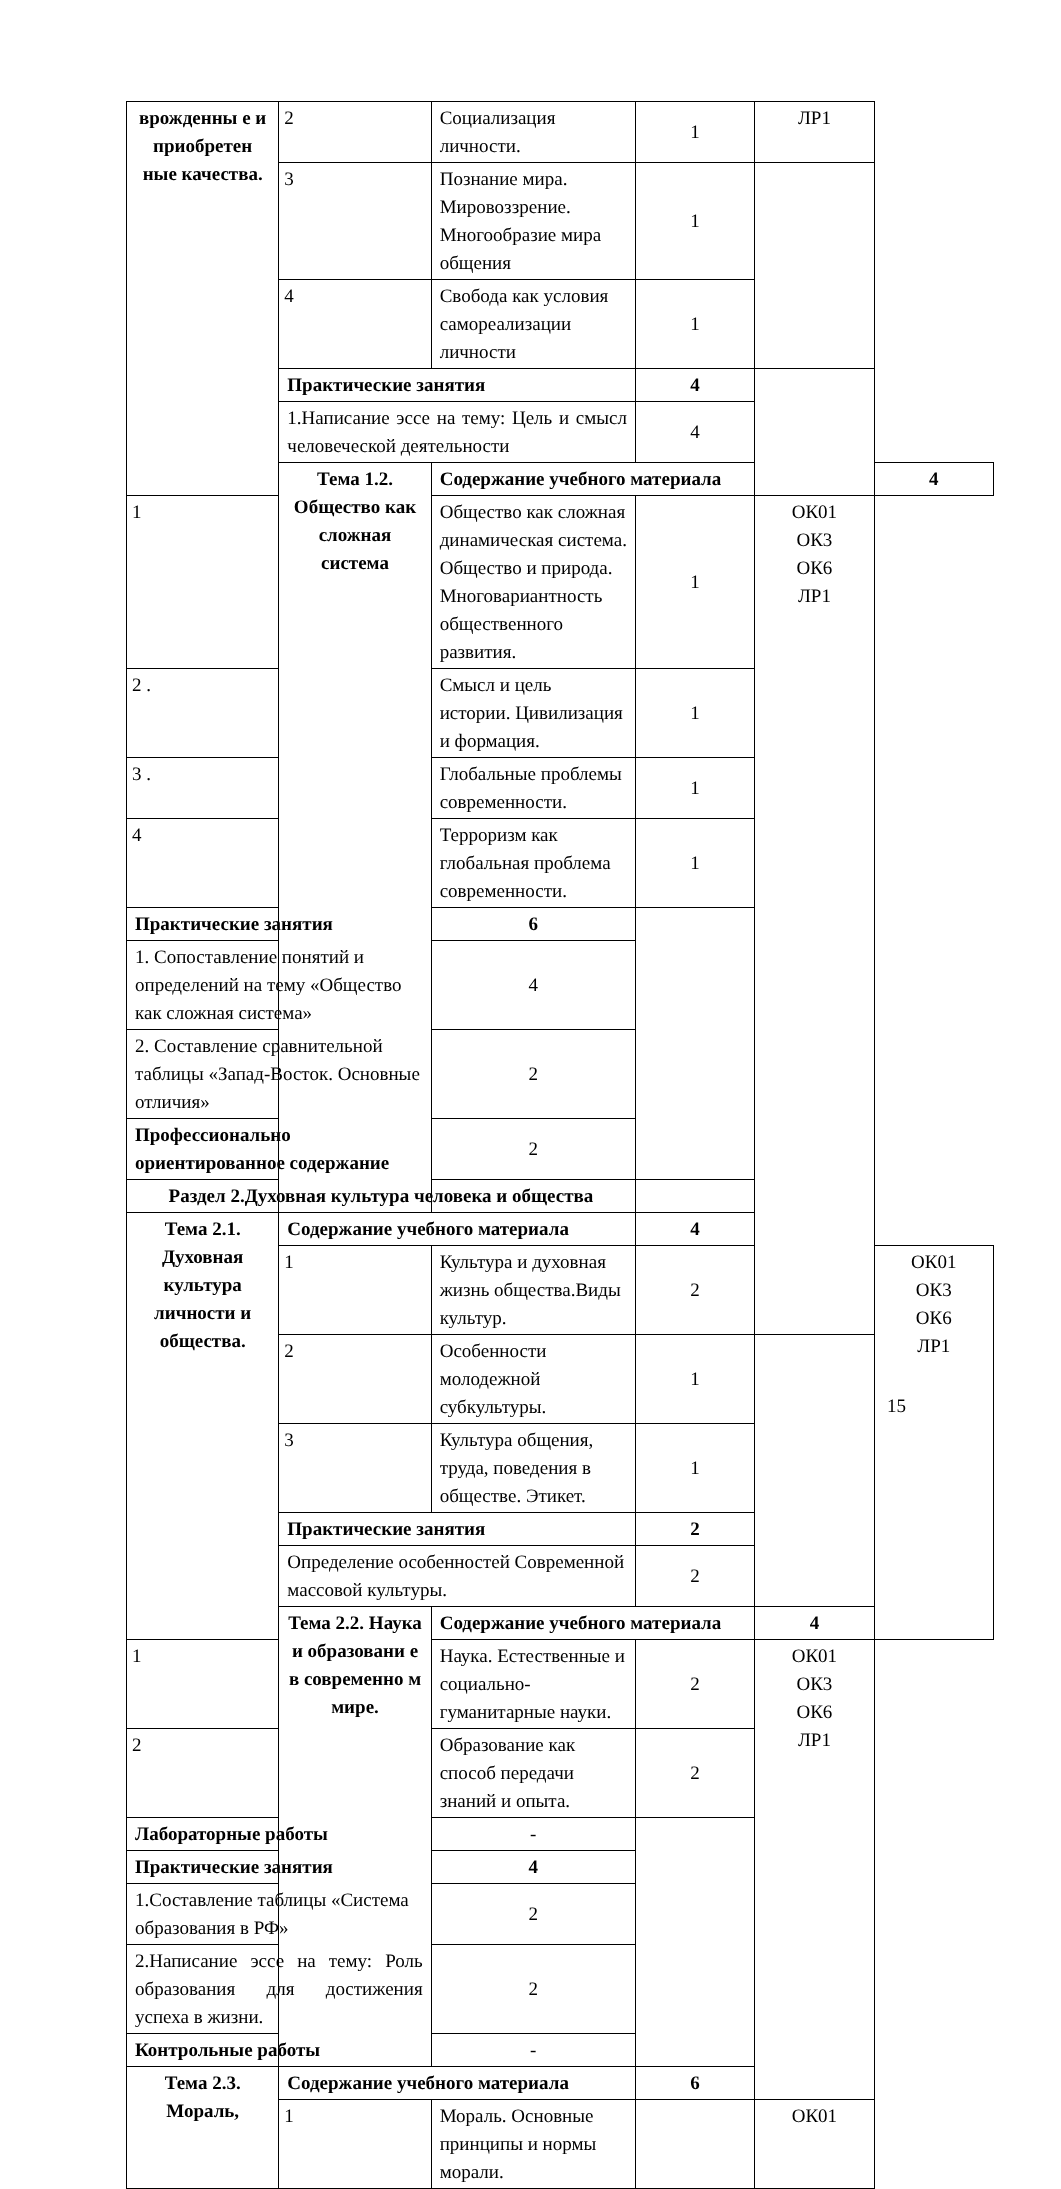| врожденны е и приобретен ные качества. | 2 | Социализация личности. | 1 | ЛР1 | |
| | 3 | Познание мира. Мировоззрение. Многообразие мира общения | 1 | | |
| | 4 | Свобода как условия самореализации личности | 1 | | |
| | Практические занятия | | 4 | | |
| | 1.Написание эссе на тему: Цель и смысл человеческой деятельности | | 4 | | |
| | Тема 1.2. Общество как сложная система | Содержание учебного материала | | | 4 |
| 1 | | Общество как сложная динамическая система. Общество и природа. Многовариантность общественного развития. | 1 | ОК01 ОК3 ОК6 ЛР1 | |
| 2 . | | Смысл и цель истории. Цивилизация и формация. | 1 | | |
| 3 . | | Глобальные проблемы современности. | 1 | | |
| 4 | | Терроризм как глобальная проблема современности. | 1 | | |
| Практические занятия | | 6 | | | |
| 1. Сопоставление понятий и определений на тему «Общество как сложная система» | | 4 | | | |
| 2. Составление сравнительной таблицы «Запад-Восток. Основные отличия» | | 2 | | | |
| Профессионально ориентированное содержание | | 2 | | | |
| Раздел 2.Духовная культура человека и общества | | | | | |
| Тема 2.1. Духовная культура личности и общества. | Содержание учебного материала | | 4 | | |
| | 1 | Культура и духовная жизнь общества.Виды культур. | 2 | | ОК01 ОК3 ОК6 ЛР1 |
| | 2 | Особенности молодежной субкультуры. | 1 | | |
| | 3 | Культура общения, труда, поведения в обществе. Этикет. | 1 | | |
| | Практические занятия | | 2 | | |
| | Определение особенностей Современной массовой культуры. | | 2 | | |
| | Тема 2.2. Наука и образовани е в современно м мире. | Содержание учебного материала | | 4 | |
| 1 | | Наука. Естественные и социально-гуманитарные науки. | 2 | ОК01 ОК3 ОК6 ЛР1 | |
| 2 | | Образование как способ передачи знаний и опыта. | 2 | | |
| Лабораторные работы | | - | | | |
| Практические занятия | | 4 | | | |
| 1.Составление таблицы «Система образования в РФ» | | 2 | | | |
| 2.Написание эссе на тему: Роль образования для достижения успеха в жизни. | | 2 | | | |
| Контрольные работы | | - | | | |
| Тема 2.3. Мораль, | Содержание учебного материала | | 6 | | |
| | 1 | Мораль. Основные принципы и нормы морали. | | ОК01 | |
15